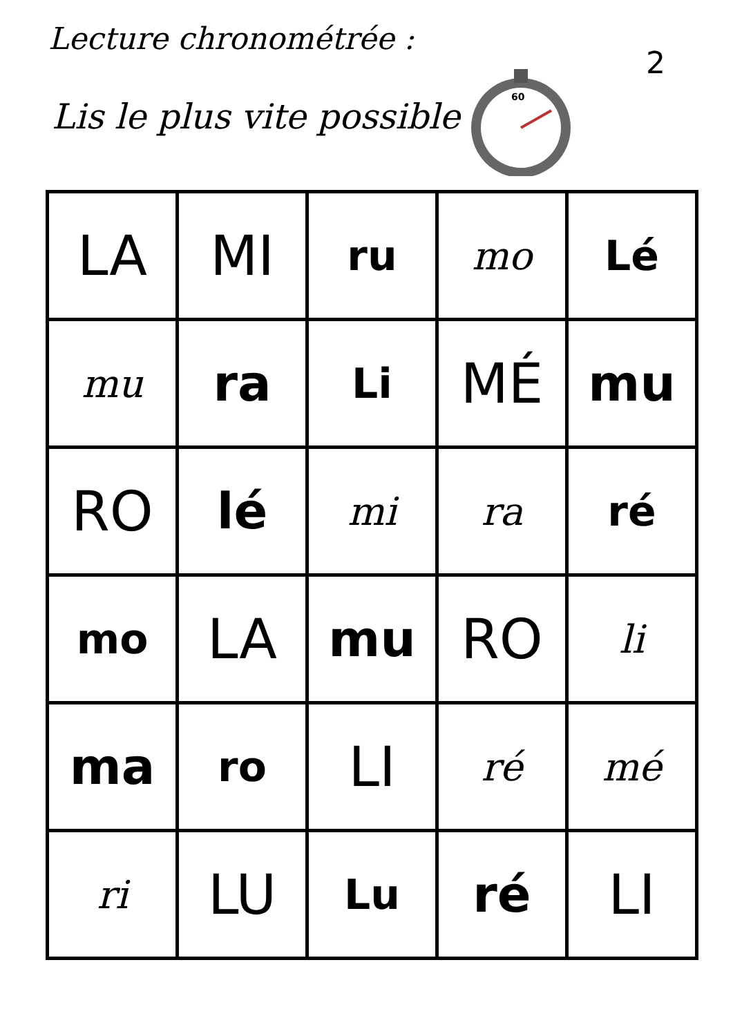Lecture chronométrée :
Lis le plus vite possible
60
2
| LA | MI | ru | mo | Lé |
| mu | ra | Li | MÉ | mu |
| RO | lé | mi | ra | ré |
| mo | LA | mu | RO | li |
| ma | ro | LI | ré | mé |
| ri | LU | Lu | ré | LI |